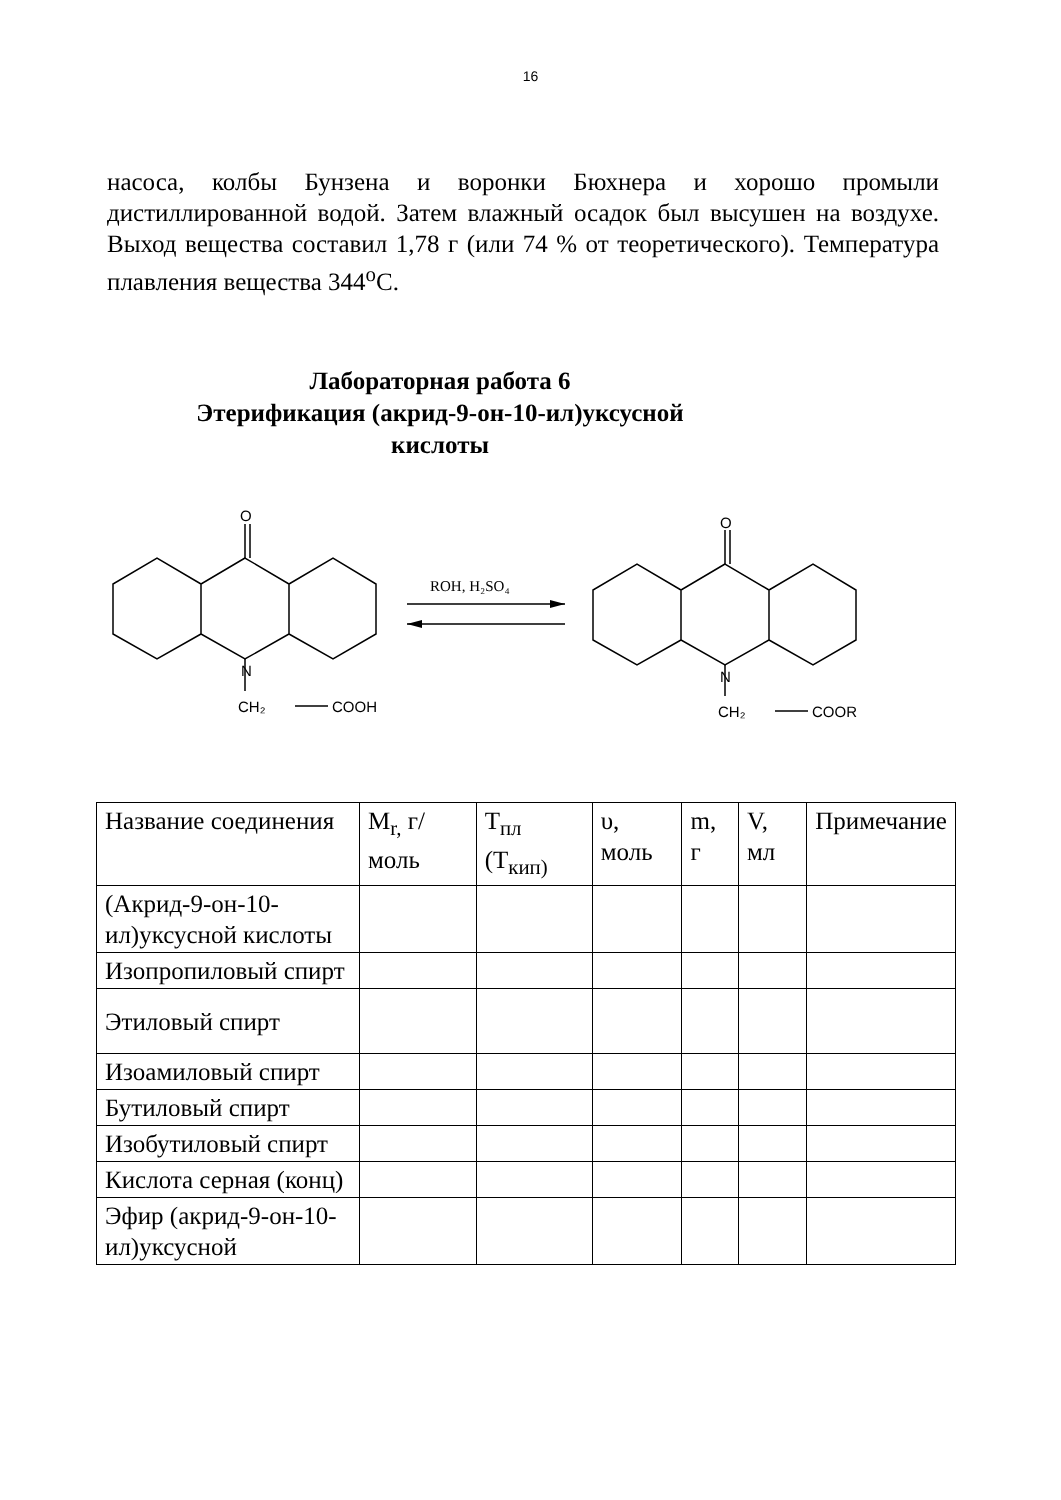16
насоса, колбы Бунзена и воронки Бюхнера и хорошо промыли дистиллированной водой. Затем влажный осадок был высушен на воздухе. Выход вещества составил 1,78 г (или 74 % от теоретического). Температура плавления вещества 344<sup>о</sup>С.
Лабораторная работа 6
Этерификация (акрид-9-он-10-ил)уксусной
кислоты
O
N
CH₂
COOH
O
N
CH₂
COOR
ROH, H₂SO₄
| Название соединения | M<sub>r,</sub> г/моль | T<sub>пл</sub> (T<sub>кип)</sub> | υ, моль | m, г | V, мл | Примечание |
| --- | --- | --- | --- | --- | --- | --- |
| (Акрид-9-он-10-ил)уксусной кислоты | | | | | | |
| Изопропиловый спирт | | | | | | |
| Этиловый спирт | | | | | | |
| Изоамиловый спирт | | | | | | |
| Бутиловый спирт | | | | | | |
| Изобутиловый спирт | | | | | | |
| Кислота серная (конц) | | | | | | |
| Эфир (акрид-9-он-10-ил)уксусной | | | | | | |